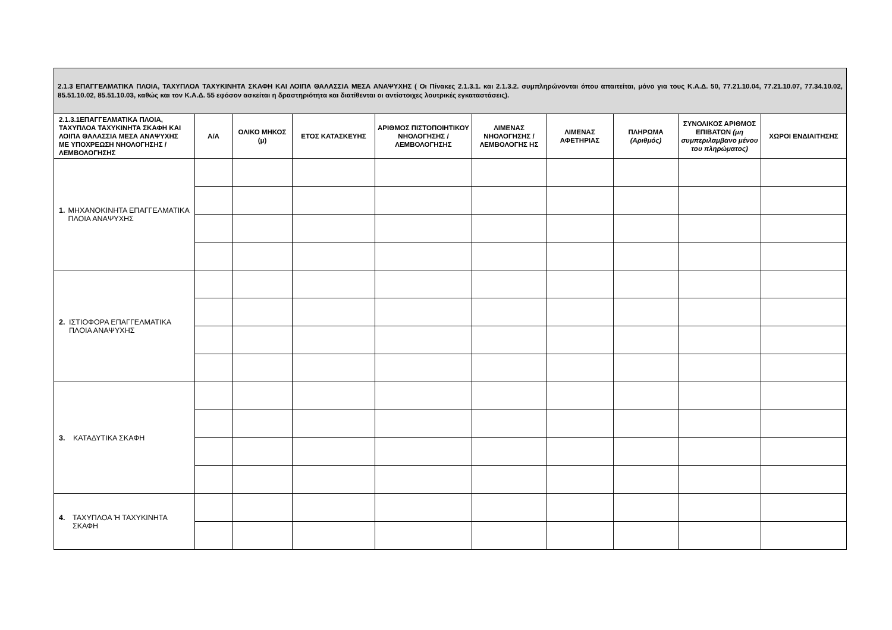| 2.1.3 ΕΠΑΓΓΕΛΜΑΤΙΚΑ ΠΛΟΙΑ, ΤΑΧΥΠΛΟΑ ΤΑΧΥΚΙΝΗΤΑ ΣΚΑΦΗ ΚΑΙ ΛΟΙΠΑ ΘΑΛΑΣΣΙΑ ΜΕΣΑ ΑΝΑΨΥΧΗΣ ( Οι Πίνακες 2.1.3.1. και 2.1.3.2. συμπληρώνονται όπου απαιτείται, μόνο για τους Κ.Α.Δ. 50, 77.21.10.04, 77.21.10.07, 77.34.10.02, 85.51.10.02, 85.51.10.03, καθώς και τον Κ.Α.Δ. 55 εφόσον ασκείται η δραστηριότητα και διατίθενται οι αντίστοιχες λουτρικές εγκαταστάσεις). | | | | | | | | | |
| 2.1.3.1ΕΠΑΓΓΕΛΜΑΤΙΚΑ ΠΛΟΙΑ, ΤΑΧΥΠΛΟΑ ΤΑΧΥΚΙΝΗΤΑ ΣΚΑΦΗ ΚΑΙ ΛΟΙΠΑ ΘΑΛΑΣΣΙΑ ΜΕΣΑ ΑΝΑΨΥΧΗΣ ΜΕ ΥΠΟΧΡΕΩΣΗ ΝΗΟΛΟΓΗΣΗΣ / ΛΕΜΒΟΛΟΓΗΣΗΣ | Α/Α | ΟΛΙΚΟ ΜΗΚΟΣ (μ) | ΕΤΟΣ ΚΑΤΑΣΚΕΥΗΣ | ΑΡΙΘΜΟΣ ΠΙΣΤΟΠΟΙΗΤΙΚΟΥ ΝΗΟΛΟΓΗΣΗΣ / ΛΕΜΒΟΛΟΓΗΣΗΣ | ΛΙΜΕΝΑΣ ΝΗΟΛΟΓΗΣΗΣ / ΛΕΜΒΟΛΟΓΗΣ ΗΣ | ΛΙΜΕΝΑΣ ΑΦΕΤΗΡΙΑΣ | ΠΛΗΡΩΜΑ (Αριθμός) | ΣΥΝΟΛΙΚΟΣ ΑΡΙΘΜΟΣ ΕΠΙΒΑΤΩΝ (μη συμπεριλαμβανο μένου του πληρώματος) | ΧΩΡΟΙ ΕΝΔΙΑΙΤΗΣΗΣ |
| 1. ΜΗΧΑΝΟΚΙΝΗΤΑ ΕΠΑΓΓΕΛΜΑΤΙΚΑ ΠΛΟΙΑ ΑΝΑΨΥΧΗΣ | | | | | | | | | |
| 2. ΙΣΤΙΟΦΟΡΑ ΕΠΑΓΓΕΛΜΑΤΙΚΑ ΠΛΟΙΑ ΑΝΑΨΥΧΗΣ | | | | | | | | | |
| 3. ΚΑΤΑΔΥΤΙΚΑ ΣΚΑΦΗ | | | | | | | | | |
| 4. ΤΑΧΥΠΛΟΑ Ή ΤΑΧΥΚΙΝΗΤΑ ΣΚΑΦΗ | | | | | | | | | |